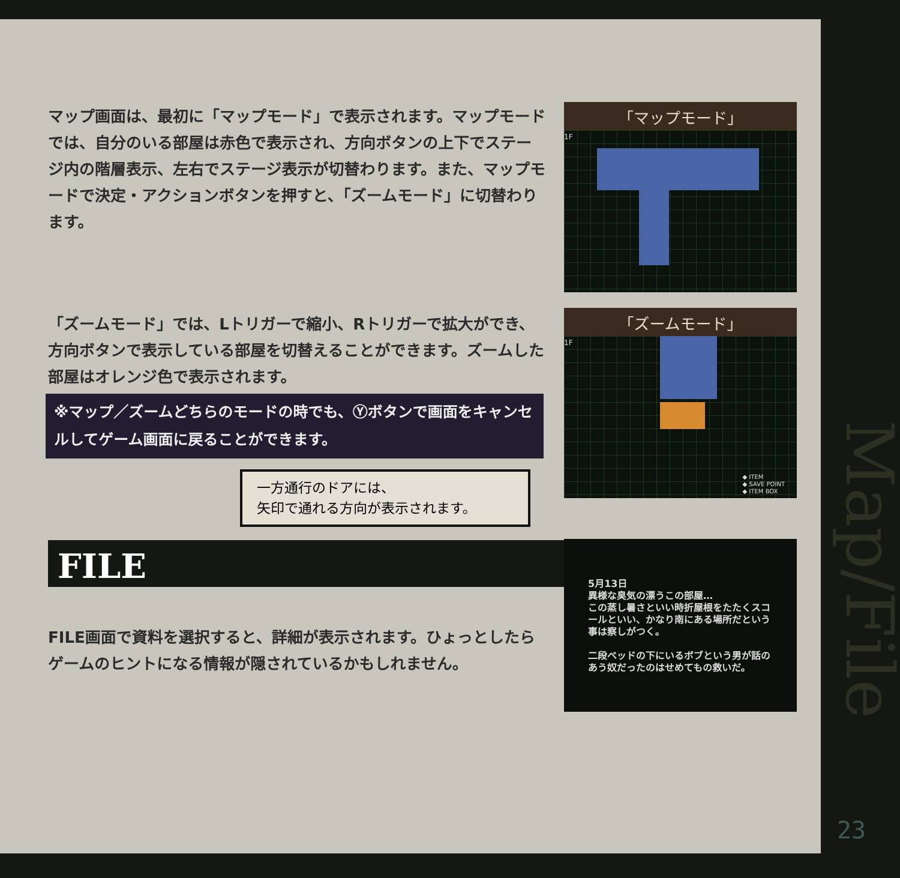マップ画面は、最初に「マップモード」で表示されます。マップモードでは、自分のいる部屋は赤色で表示され、方向ボタンの上下でステージ内の階層表示、左右でステージ表示が切替わります。また、マップモードで決定・アクションボタンを押すと、「ズームモード」に切替わります。
「マップモード」
1F
「ズームモード」では、Lトリガーで縮小、Rトリガーで拡大ができ、方向ボタンで表示している部屋を切替えることができます。ズームした部屋はオレンジ色で表示されます。
※マップ／ズームどちらのモードの時でも、Ⓨボタンで画面をキャンセルしてゲーム画面に戻ることができます。
一方通行のドアには、
矢印で通れる方向が表示されます。
「ズームモード」
1F
◆ ITEM
◆ SAVE POINT
◆ ITEM BOX
FILE
5月13日
異様な臭気の漂うこの部屋…
この蒸し暑さといい時折屋根をたたくスコールといい、かなり南にある場所だという事は察しがつく。
二段ベッドの下にいるボブという男が話のあう奴だったのはせめてもの救いだ。
FILE画面で資料を選択すると、詳細が表示されます。ひょっとしたらゲームのヒントになる情報が隠されているかもしれません。
Map/File
23